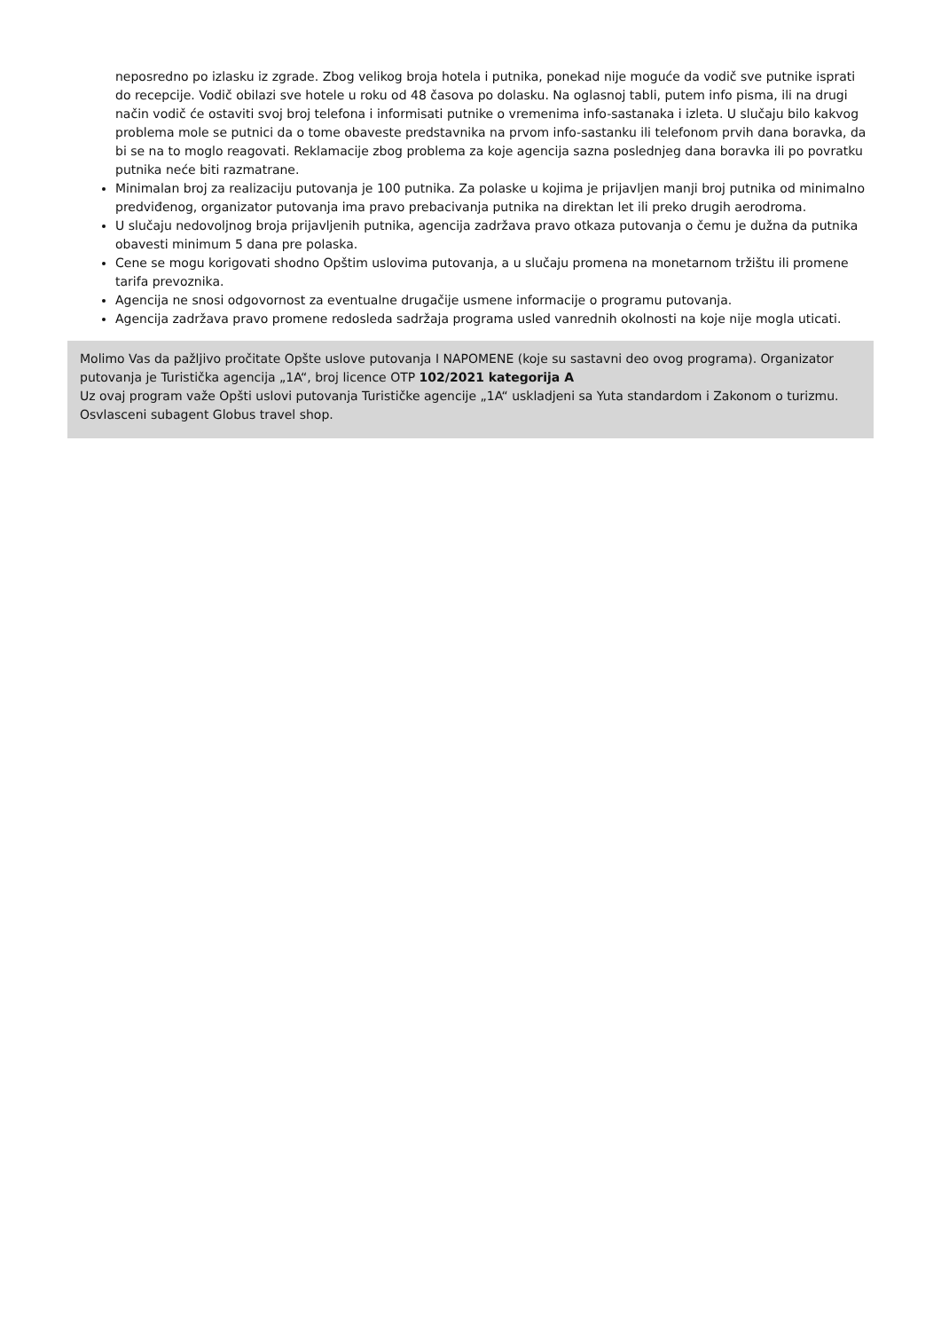neposredno po izlasku iz zgrade. Zbog velikog broja hotela i putnika, ponekad nije moguće da vodič sve putnike isprati do recepcije. Vodič obilazi sve hotele u roku od 48 časova po dolasku. Na oglasnoj tabli, putem info pisma, ili na drugi način vodič će ostaviti svoj broj telefona i informisati putnike o vremenima info-sastanaka i izleta. U slučaju bilo kakvog problema mole se putnici da o tome obaveste predstavnika na prvom info-sastanku ili telefonom prvih dana boravka, da bi se na to moglo reagovati. Reklamacije zbog problema za koje agencija sazna poslednjeg dana boravka ili po povratku putnika neće biti razmatrane.
Minimalan broj za realizaciju putovanja je 100 putnika. Za polaske u kojima je prijavljen manji broj putnika od minimalno predviđenog, organizator putovanja ima pravo prebacivanja putnika na direktan let ili preko drugih aerodroma.
U slučaju nedovoljnog broja prijavljenih putnika, agencija zadržava pravo otkaza putovanja o čemu je dužna da putnika obavesti minimum 5 dana pre polaska.
Cene se mogu korigovati shodno Opštim uslovima putovanja, a u slučaju promena na monetarnom tržištu ili promene tarifa prevoznika.
Agencija ne snosi odgovornost za eventualne drugačije usmene informacije o programu putovanja.
Agencija zadržava pravo promene redosleda sadržaja programa usled vanrednih okolnosti na koje nije mogla uticati.
Molimo Vas da pažljivo pročitate Opšte uslove putovanja I NAPOMENE (koje su sastavni deo ovog programa). Organizator putovanja je Turistička agencija „1A“, broj licence OTP 102/2021 kategorija A
Uz ovaj program važe Opšti uslovi putovanja Turističke agencije „1A“ uskladjeni sa Yuta standardom i Zakonom o turizmu. Osvlasceni subagent Globus travel shop.